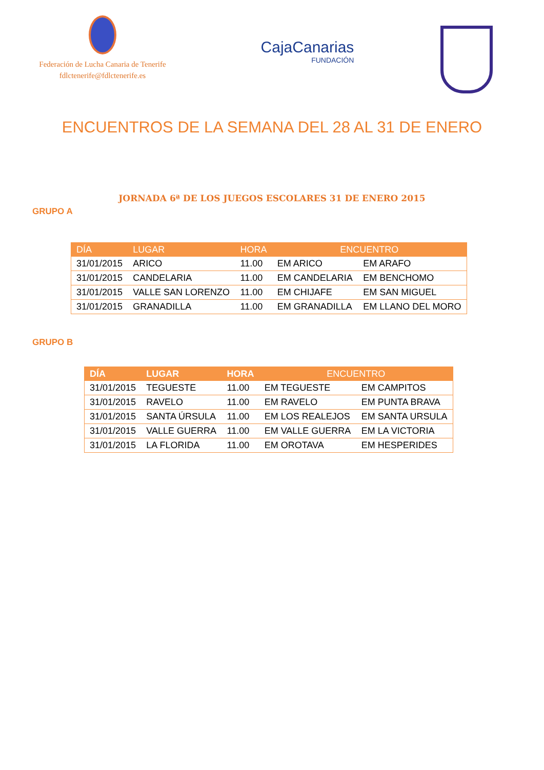Federación de Lucha Canaria de Tenerife
fdlctenerife@fdlctenerife.es
CajaCanarias
FUNDACIÓN
ENCUENTROS DE LA SEMANA DEL 28 AL 31 DE ENERO
JORNADA 6ª DE LOS JUEGOS ESCOLARES 31 DE ENERO 2015
GRUPO A
| DÍA | LUGAR | HORA | ENCUENTRO | |
| --- | --- | --- | --- | --- |
| 31/01/2015 | ARICO | 11.00 | EM ARICO | EM ARAFO |
| 31/01/2015 | CANDELARIA | 11.00 | EM CANDELARIA | EM BENCHOMO |
| 31/01/2015 | VALLE SAN LORENZO | 11.00 | EM CHIJAFE | EM SAN MIGUEL |
| 31/01/2015 | GRANADILLA | 11.00 | EM GRANADILLA | EM LLANO DEL MORO |
GRUPO B
| DÍA | LUGAR | HORA | ENCUENTRO | |
| --- | --- | --- | --- | --- |
| 31/01/2015 | TEGUESTE | 11.00 | EM TEGUESTE | EM CAMPITOS |
| 31/01/2015 | RAVELO | 11.00 | EM RAVELO | EM PUNTA BRAVA |
| 31/01/2015 | SANTA ÚRSULA | 11.00 | EM LOS REALEJOS | EM SANTA URSULA |
| 31/01/2015 | VALLE GUERRA | 11.00 | EM VALLE GUERRA | EM LA VICTORIA |
| 31/01/2015 | LA FLORIDA | 11.00 | EM OROTAVA | EM HESPERIDES |